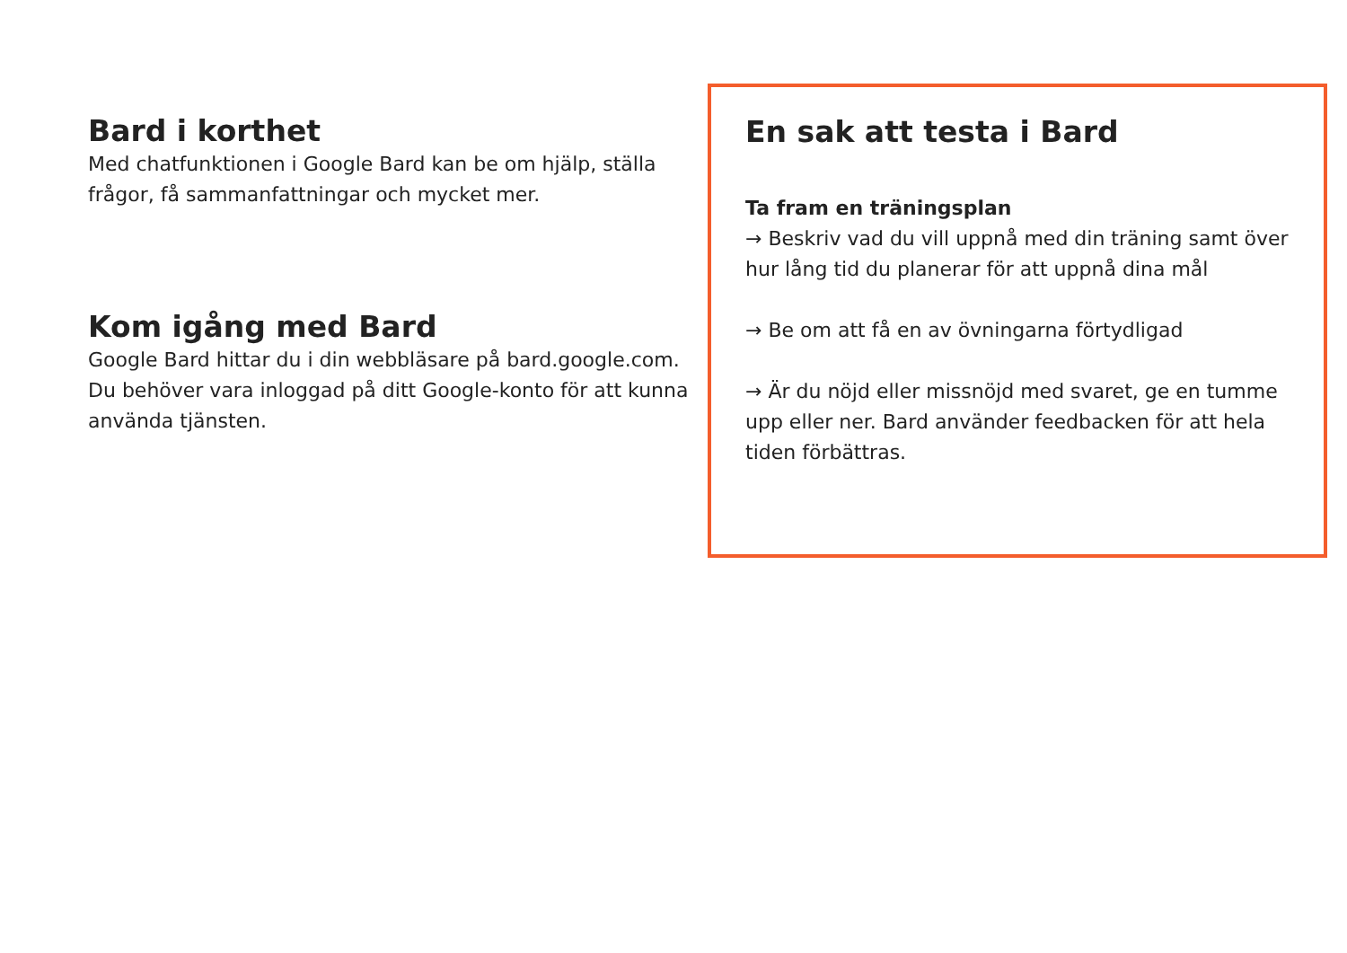Bard i korthet
Med chatfunktionen i Google Bard kan be om hjälp, ställa frågor, få sammanfattningar och mycket mer.
Kom igång med Bard
Google Bard hittar du i din webbläsare på bard.google.com. Du behöver vara inloggad på ditt Google-konto för att kunna använda tjänsten.
En sak att testa i Bard
Ta fram en träningsplan
→ Beskriv vad du vill uppnå med din träning samt över hur lång tid du planerar för att uppnå dina mål
→ Be om att få en av övningarna förtydligad
→ Är du nöjd eller missnöjd med svaret, ge en tumme upp eller ner. Bard använder feedbacken för att hela tiden förbättras.